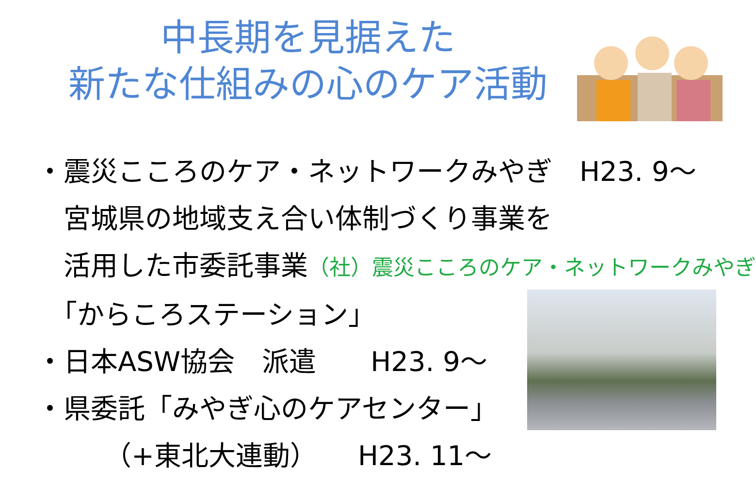中長期を見据えた
新たな仕組みの心のケア活動
・震災こころのケア・ネットワークみやぎ　H23. 9～
　宮城県の地域支え合い体制づくり事業を
　活用した市委託事業（社）震災こころのケア・ネットワークみやぎ
　「からころステーション」
・日本ASW協会　派遣　　H23. 9～
・県委託「みやぎ心のケアセンター」
　　　（+東北大連動）　　H23. 11～